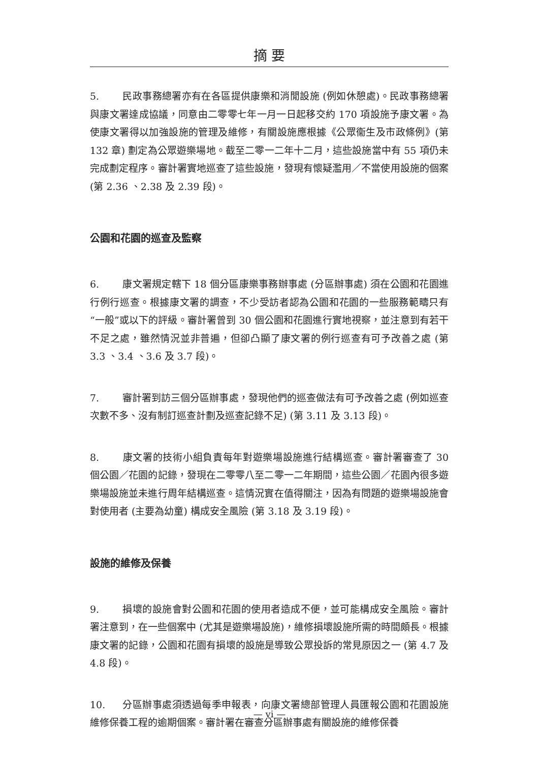摘 要
5. 民政事務總署亦有在各區提供康樂和消閒設施 (例如休憩處)。民政事務總署與康文署達成協議，同意由二零零七年一月一日起移交約 170 項設施予康文署。為使康文署得以加強設施的管理及維修，有關設施應根據《公眾衞生及市政條例》(第 132 章) 劃定為公眾遊樂場地。截至二零一二年十二月，這些設施當中有 55 項仍未完成劃定程序。審計署實地巡查了這些設施，發現有懷疑濫用／不當使用設施的個案 (第 2.36 、2.38 及 2.39 段)。
公園和花園的巡查及監察
6. 康文署規定轄下 18 個分區康樂事務辦事處 (分區辦事處) 須在公園和花園進行例行巡查。根據康文署的調查，不少受訪者認為公園和花園的一些服務範疇只有“一般”或以下的評級。審計署曾到 30 個公園和花園進行實地視察，並注意到有若干不足之處，雖然情況並非普遍，但卻凸顯了康文署的例行巡查有可予改善之處 (第 3.3 、3.4 、3.6 及 3.7 段)。
7. 審計署到訪三個分區辦事處，發現他們的巡查做法有可予改善之處 (例如巡查次數不多、沒有制訂巡查計劃及巡查記錄不足) (第 3.11 及 3.13 段)。
8. 康文署的技術小組負責每年對遊樂場設施進行結構巡查。審計署審查了 30 個公園／花園的記錄，發現在二零零八至二零一二年期間，這些公園／花園內很多遊樂場設施並未進行周年結構巡查。這情況實在值得關注，因為有問題的遊樂場設施會對使用者 (主要為幼童) 構成安全風險 (第 3.18 及 3.19 段)。
設施的維修及保養
9. 損壞的設施會對公園和花園的使用者造成不便，並可能構成安全風險。審計署注意到，在一些個案中 (尤其是遊樂場設施)，維修損壞設施所需的時間頗長。根據康文署的記錄，公園和花園有損壞的設施是導致公眾投訴的常見原因之一 (第 4.7 及 4.8 段)。
10. 分區辦事處須透過每季申報表，向康文署總部管理人員匯報公園和花園設施維修保養工程的逾期個案。審計署在審查分區辦事處有關設施的維修保養
— vi —